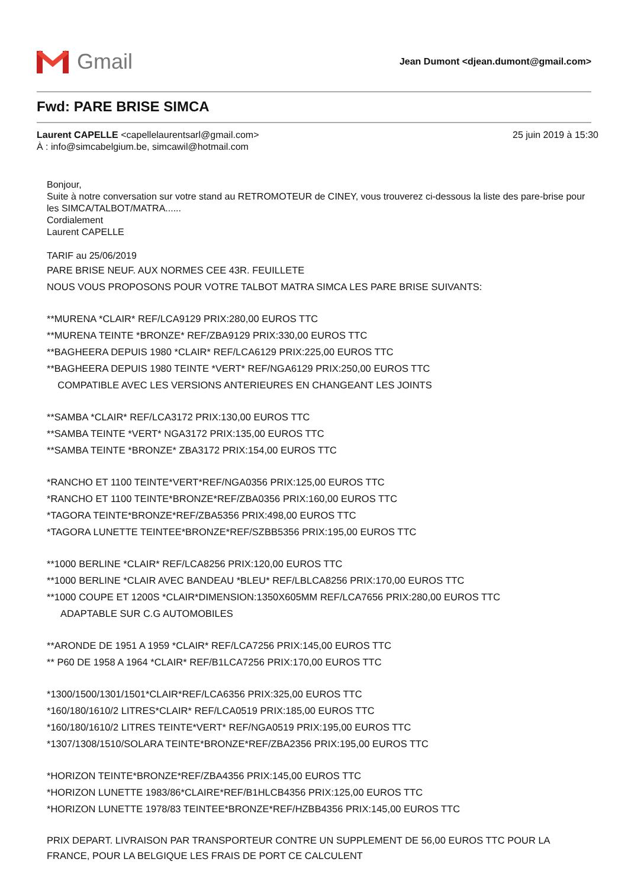Gmail
Jean Dumont <djean.dumont@gmail.com>
Fwd: PARE BRISE SIMCA
Laurent CAPELLE <capellelaurentsarl@gmail.com> 25 juin 2019 à 15:30
À : info@simcabelgium.be, simcawil@hotmail.com
Bonjour,
Suite à notre conversation sur votre stand au RETROMOTEUR de CINEY, vous trouverez ci-dessous la liste des pare-brise pour les SIMCA/TALBOT/MATRA......
Cordialement
Laurent CAPELLE
TARIF au 25/06/2019
PARE BRISE NEUF. AUX NORMES CEE 43R. FEUILLETE
NOUS VOUS PROPOSONS POUR VOTRE TALBOT MATRA SIMCA LES PARE BRISE SUIVANTS:
**MURENA *CLAIR* REF/LCA9129 PRIX:280,00 EUROS TTC
**MURENA TEINTE *BRONZE* REF/ZBA9129 PRIX:330,00 EUROS TTC
**BAGHEERA DEPUIS 1980 *CLAIR* REF/LCA6129 PRIX:225,00 EUROS TTC
**BAGHEERA DEPUIS 1980 TEINTE *VERT* REF/NGA6129 PRIX:250,00 EUROS TTC
COMPATIBLE AVEC LES VERSIONS ANTERIEURES EN CHANGEANT LES JOINTS
**SAMBA *CLAIR* REF/LCA3172 PRIX:130,00 EUROS TTC
**SAMBA TEINTE *VERT* NGA3172 PRIX:135,00 EUROS TTC
**SAMBA TEINTE *BRONZE* ZBA3172 PRIX:154,00 EUROS TTC
*RANCHO ET 1100 TEINTE*VERT*REF/NGA0356 PRIX:125,00 EUROS TTC
*RANCHO ET 1100 TEINTE*BRONZE*REF/ZBA0356 PRIX:160,00 EUROS TTC
*TAGORA TEINTE*BRONZE*REF/ZBA5356 PRIX:498,00 EUROS TTC
*TAGORA LUNETTE TEINTEE*BRONZE*REF/SZBB5356 PRIX:195,00 EUROS TTC
**1000 BERLINE *CLAIR* REF/LCA8256 PRIX:120,00 EUROS TTC
**1000 BERLINE *CLAIR AVEC BANDEAU *BLEU* REF/LBLCA8256 PRIX:170,00 EUROS TTC
**1000 COUPE ET 1200S *CLAIR*DIMENSION:1350X605MM REF/LCA7656 PRIX:280,00 EUROS TTC
ADAPTABLE SUR C.G AUTOMOBILES
**ARONDE DE 1951 A 1959 *CLAIR* REF/LCA7256 PRIX:145,00 EUROS TTC
** P60 DE 1958 A 1964 *CLAIR* REF/B1LCA7256 PRIX:170,00 EUROS TTC
*1300/1500/1301/1501*CLAIR*REF/LCA6356 PRIX:325,00 EUROS TTC
*160/180/1610/2 LITRES*CLAIR* REF/LCA0519 PRIX:185,00 EUROS TTC
*160/180/1610/2 LITRES TEINTE*VERT* REF/NGA0519 PRIX:195,00 EUROS TTC
*1307/1308/1510/SOLARA TEINTE*BRONZE*REF/ZBA2356 PRIX:195,00 EUROS TTC
*HORIZON TEINTE*BRONZE*REF/ZBA4356 PRIX:145,00 EUROS TTC
*HORIZON LUNETTE 1983/86*CLAIRE*REF/B1HLCB4356 PRIX:125,00 EUROS TTC
*HORIZON LUNETTE 1978/83 TEINTEE*BRONZE*REF/HZBB4356 PRIX:145,00 EUROS TTC
PRIX DEPART. LIVRAISON PAR TRANSPORTEUR CONTRE UN SUPPLEMENT DE 56,00 EUROS TTC POUR LA FRANCE, POUR LA BELGIQUE LES FRAIS DE PORT CE CALCULENT